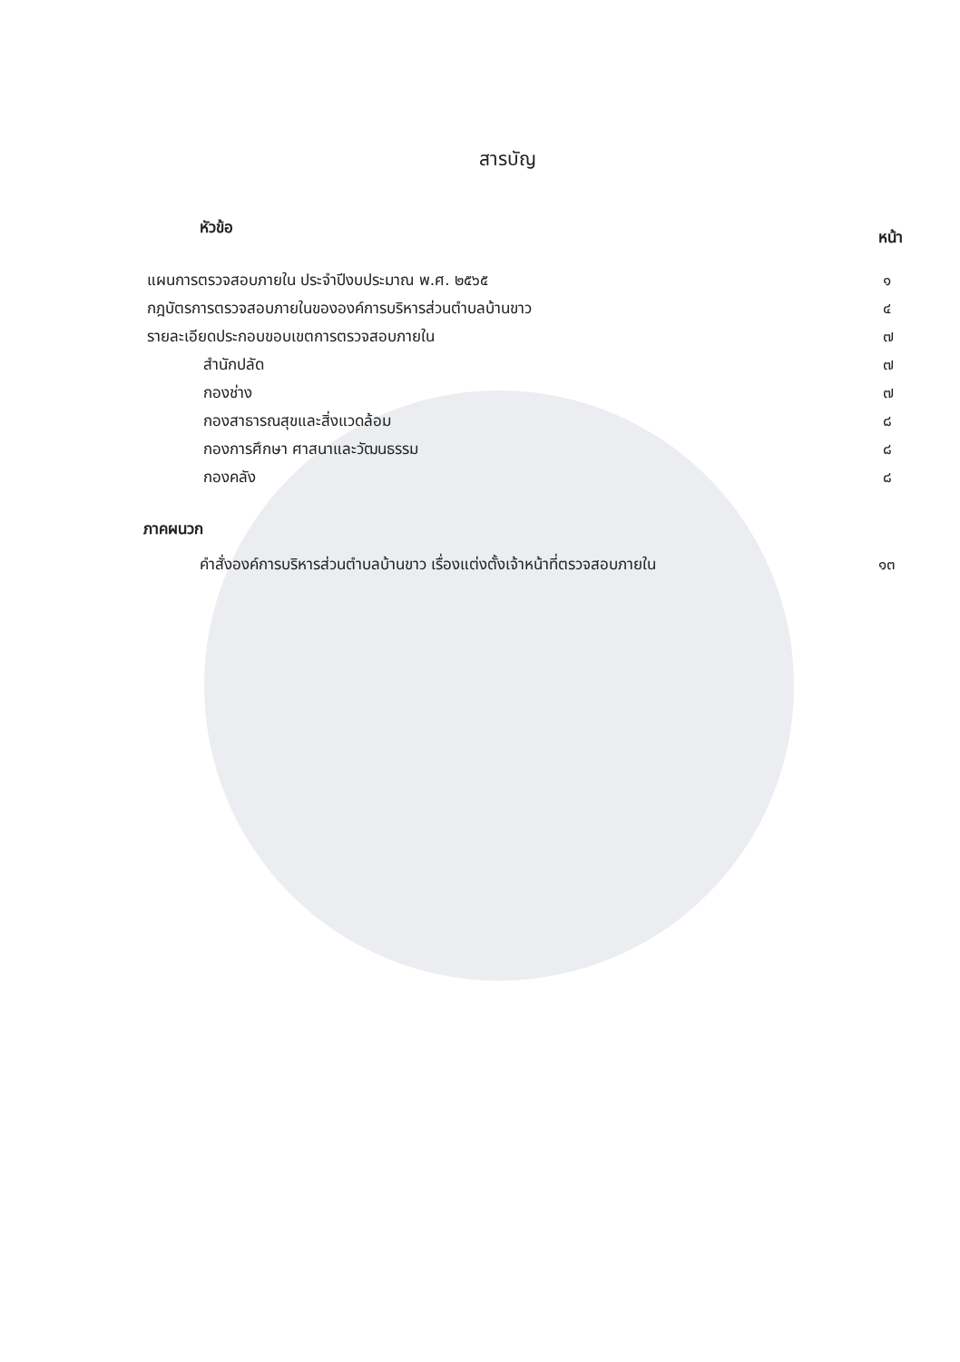สารบัญ
หัวข้อ
หน้า
แผนการตรวจสอบภายใน ประจำปีงบประมาณ พ.ศ. ๒๕๖๕
๑
กฎบัตรการตรวจสอบภายในขององค์การบริหารส่วนตำบลบ้านขาว
๔
รายละเอียดประกอบขอบเขตการตรวจสอบภายใน
๗
สำนักปลัด ๗
กองช่าง ๗
กองสาธารณสุขและสิ่งแวดล้อม ๘
กองการศึกษา ศาสนาและวัฒนธรรม ๘
กองคลัง ๘
ภาคผนวก
คำสั่งองค์การบริหารส่วนตำบลบ้านขาว เรื่องแต่งตั้งเจ้าหน้าที่ตรวจสอบภายใน
๑๓